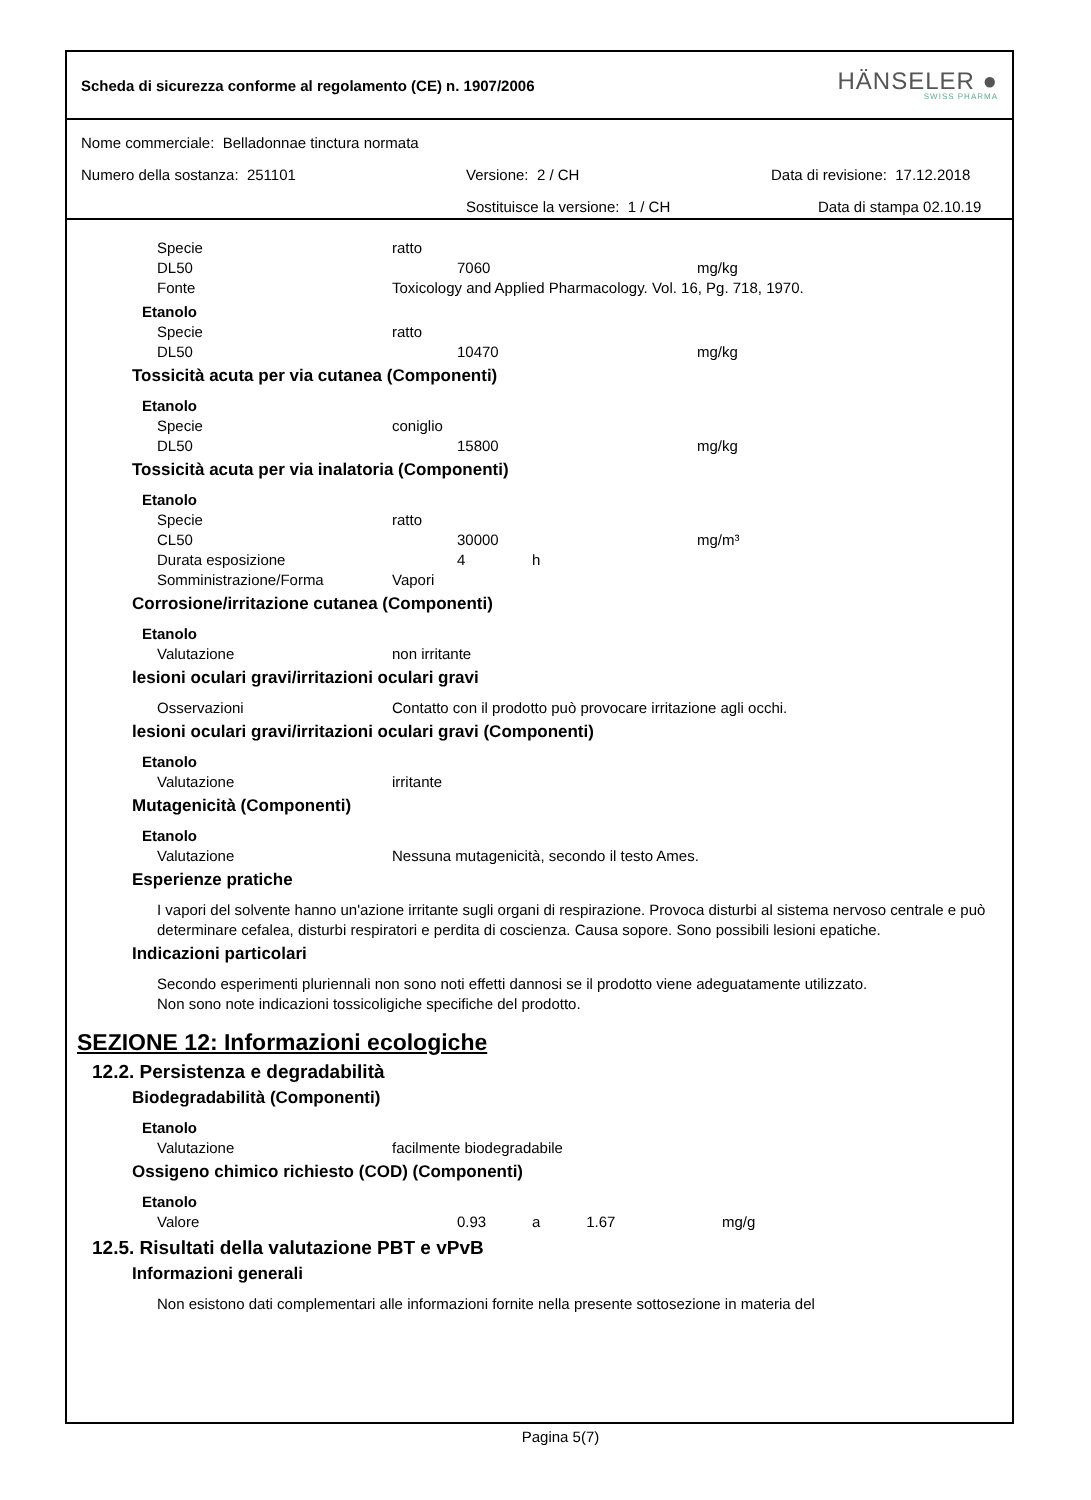Scheda di sicurezza conforme al regolamento (CE) n. 1907/2006
HÄNSELER ●
SWISS PHARMA
Nome commerciale: Belladonnae tinctura normata
Numero della sostanza: 251101 Versione: 2 / CH Data di revisione: 17.12.2018
Sostituisce la versione: 1 / CH Data di stampa 02.10.19
Specie ratto
DL50 7060 mg/kg
Fonte Toxicology and Applied Pharmacology. Vol. 16, Pg. 718, 1970.
Etanolo
Specie ratto
DL50 10470 mg/kg
Tossicità acuta per via cutanea (Componenti)
Etanolo
Specie coniglio
DL50 15800 mg/kg
Tossicità acuta per via inalatoria (Componenti)
Etanolo
Specie ratto
CL50 30000 mg/m³
Durata esposizione 4 h
Somministrazione/Forma Vapori
Corrosione/irritazione cutanea (Componenti)
Etanolo
Valutazione non irritante
lesioni oculari gravi/irritazioni oculari gravi
Osservazioni Contatto con il prodotto può provocare irritazione agli occhi.
lesioni oculari gravi/irritazioni oculari gravi (Componenti)
Etanolo
Valutazione irritante
Mutagenicità (Componenti)
Etanolo
Valutazione Nessuna mutagenicità, secondo il testo Ames.
Esperienze pratiche
I vapori del solvente hanno un'azione irritante sugli organi di respirazione. Provoca disturbi al sistema nervoso centrale e può determinare cefalea, disturbi respiratori e perdita di coscienza. Causa sopore. Sono possibili lesioni epatiche.
Indicazioni particolari
Secondo esperimenti pluriennali non sono noti effetti dannosi se il prodotto viene adeguatamente utilizzato.
Non sono note indicazioni tossicoligiche specifiche del prodotto.
SEZIONE 12: Informazioni ecologiche
12.2. Persistenza e degradabilità
Biodegradabilità (Componenti)
Etanolo
Valutazione facilmente biodegradabile
Ossigeno chimico richiesto (COD) (Componenti)
Etanolo
Valore 0.93 a 1.67 mg/g
12.5. Risultati della valutazione PBT e vPvB
Informazioni generali
Non esistono dati complementari alle informazioni fornite nella presente sottosezione in materia del
Pagina 5(7)